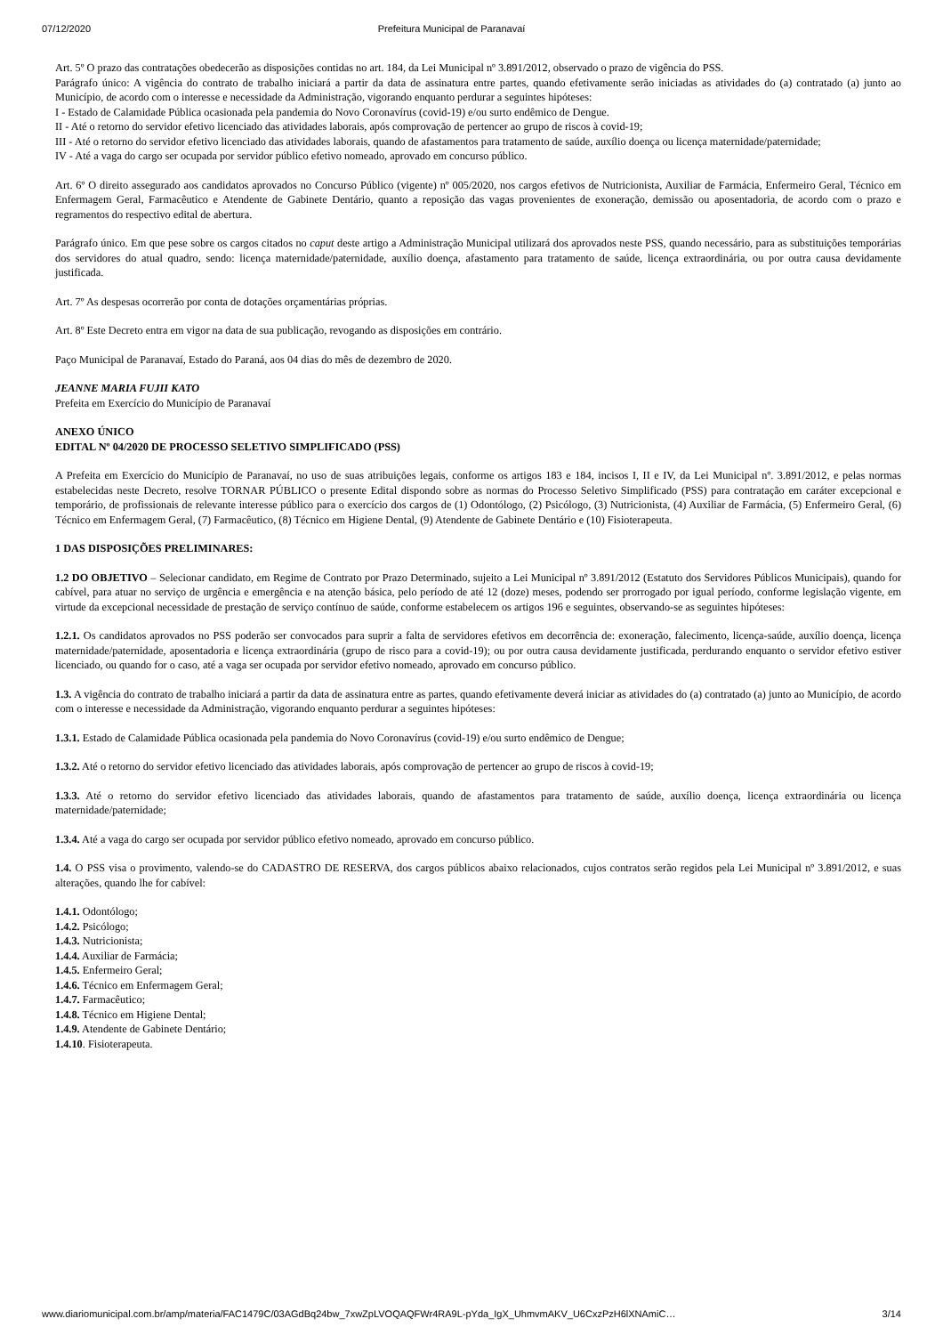07/12/2020 Prefeitura Municipal de Paranavaí
Art. 5º O prazo das contratações obedecerão as disposições contidas no art. 184, da Lei Municipal nº 3.891/2012, observado o prazo de vigência do PSS.
Parágrafo único: A vigência do contrato de trabalho iniciará a partir da data de assinatura entre partes, quando efetivamente serão iniciadas as atividades do (a) contratado (a) junto ao Município, de acordo com o interesse e necessidade da Administração, vigorando enquanto perdurar a seguintes hipóteses:
I - Estado de Calamidade Pública ocasionada pela pandemia do Novo Coronavírus (covid-19) e/ou surto endêmico de Dengue.
II - Até o retorno do servidor efetivo licenciado das atividades laborais, após comprovação de pertencer ao grupo de riscos à covid-19;
III - Até o retorno do servidor efetivo licenciado das atividades laborais, quando de afastamentos para tratamento de saúde, auxílio doença ou licença maternidade/paternidade;
IV - Até a vaga do cargo ser ocupada por servidor público efetivo nomeado, aprovado em concurso público.
Art. 6º O direito assegurado aos candidatos aprovados no Concurso Público (vigente) nº 005/2020, nos cargos efetivos de Nutricionista, Auxiliar de Farmácia, Enfermeiro Geral, Técnico em Enfermagem Geral, Farmacêutico e Atendente de Gabinete Dentário, quanto a reposição das vagas provenientes de exoneração, demissão ou aposentadoria, de acordo com o prazo e regramentos do respectivo edital de abertura.
Parágrafo único. Em que pese sobre os cargos citados no caput deste artigo a Administração Municipal utilizará dos aprovados neste PSS, quando necessário, para as substituições temporárias dos servidores do atual quadro, sendo: licença maternidade/paternidade, auxílio doença, afastamento para tratamento de saúde, licença extraordinária, ou por outra causa devidamente justificada.
Art. 7º As despesas ocorrerão por conta de dotações orçamentárias próprias.
Art. 8º Este Decreto entra em vigor na data de sua publicação, revogando as disposições em contrário.
Paço Municipal de Paranavaí, Estado do Paraná, aos 04 dias do mês de dezembro de 2020.
JEANNE MARIA FUJII KATO
Prefeita em Exercício do Município de Paranavaí
ANEXO ÚNICO
EDITAL Nº 04/2020 DE PROCESSO SELETIVO SIMPLIFICADO (PSS)
A Prefeita em Exercício do Município de Paranavaí, no uso de suas atribuições legais, conforme os artigos 183 e 184, incisos I, II e IV, da Lei Municipal nº. 3.891/2012, e pelas normas estabelecidas neste Decreto, resolve TORNAR PÚBLICO o presente Edital dispondo sobre as normas do Processo Seletivo Simplificado (PSS) para contratação em caráter excepcional e temporário, de profissionais de relevante interesse público para o exercício dos cargos de (1) Odontólogo, (2) Psicólogo, (3) Nutricionista, (4) Auxiliar de Farmácia, (5) Enfermeiro Geral, (6) Técnico em Enfermagem Geral, (7) Farmacêutico, (8) Técnico em Higiene Dental, (9) Atendente de Gabinete Dentário e (10) Fisioterapeuta.
1 DAS DISPOSIÇÕES PRELIMINARES:
1.2 DO OBJETIVO – Selecionar candidato, em Regime de Contrato por Prazo Determinado, sujeito a Lei Municipal nº 3.891/2012 (Estatuto dos Servidores Públicos Municipais), quando for cabível, para atuar no serviço de urgência e emergência e na atenção básica, pelo período de até 12 (doze) meses, podendo ser prorrogado por igual período, conforme legislação vigente, em virtude da excepcional necessidade de prestação de serviço contínuo de saúde, conforme estabelecem os artigos 196 e seguintes, observando-se as seguintes hipóteses:
1.2.1. Os candidatos aprovados no PSS poderão ser convocados para suprir a falta de servidores efetivos em decorrência de: exoneração, falecimento, licença-saúde, auxílio doença, licença maternidade/paternidade, aposentadoria e licença extraordinária (grupo de risco para a covid-19); ou por outra causa devidamente justificada, perdurando enquanto o servidor efetivo estiver licenciado, ou quando for o caso, até a vaga ser ocupada por servidor efetivo nomeado, aprovado em concurso público.
1.3. A vigência do contrato de trabalho iniciará a partir da data de assinatura entre as partes, quando efetivamente deverá iniciar as atividades do (a) contratado (a) junto ao Município, de acordo com o interesse e necessidade da Administração, vigorando enquanto perdurar a seguintes hipóteses:
1.3.1. Estado de Calamidade Pública ocasionada pela pandemia do Novo Coronavírus (covid-19) e/ou surto endêmico de Dengue;
1.3.2. Até o retorno do servidor efetivo licenciado das atividades laborais, após comprovação de pertencer ao grupo de riscos à covid-19;
1.3.3. Até o retorno do servidor efetivo licenciado das atividades laborais, quando de afastamentos para tratamento de saúde, auxílio doença, licença extraordinária ou licença maternidade/paternidade;
1.3.4. Até a vaga do cargo ser ocupada por servidor público efetivo nomeado, aprovado em concurso público.
1.4. O PSS visa o provimento, valendo-se do CADASTRO DE RESERVA, dos cargos públicos abaixo relacionados, cujos contratos serão regidos pela Lei Municipal nº 3.891/2012, e suas alterações, quando lhe for cabível:
1.4.1. Odontólogo;
1.4.2. Psicólogo;
1.4.3. Nutricionista;
1.4.4. Auxiliar de Farmácia;
1.4.5. Enfermeiro Geral;
1.4.6. Técnico em Enfermagem Geral;
1.4.7. Farmacêutico;
1.4.8. Técnico em Higiene Dental;
1.4.9. Atendente de Gabinete Dentário;
1.4.10. Fisioterapeuta.
www.diariomunicipal.com.br/amp/materia/FAC1479C/03AGdBq24bw_7xwZpLVOQAQFWr4RA9L-pYda_IgX_UhmvmAKV_U6CxzPzH6lXNAmiC… 3/14